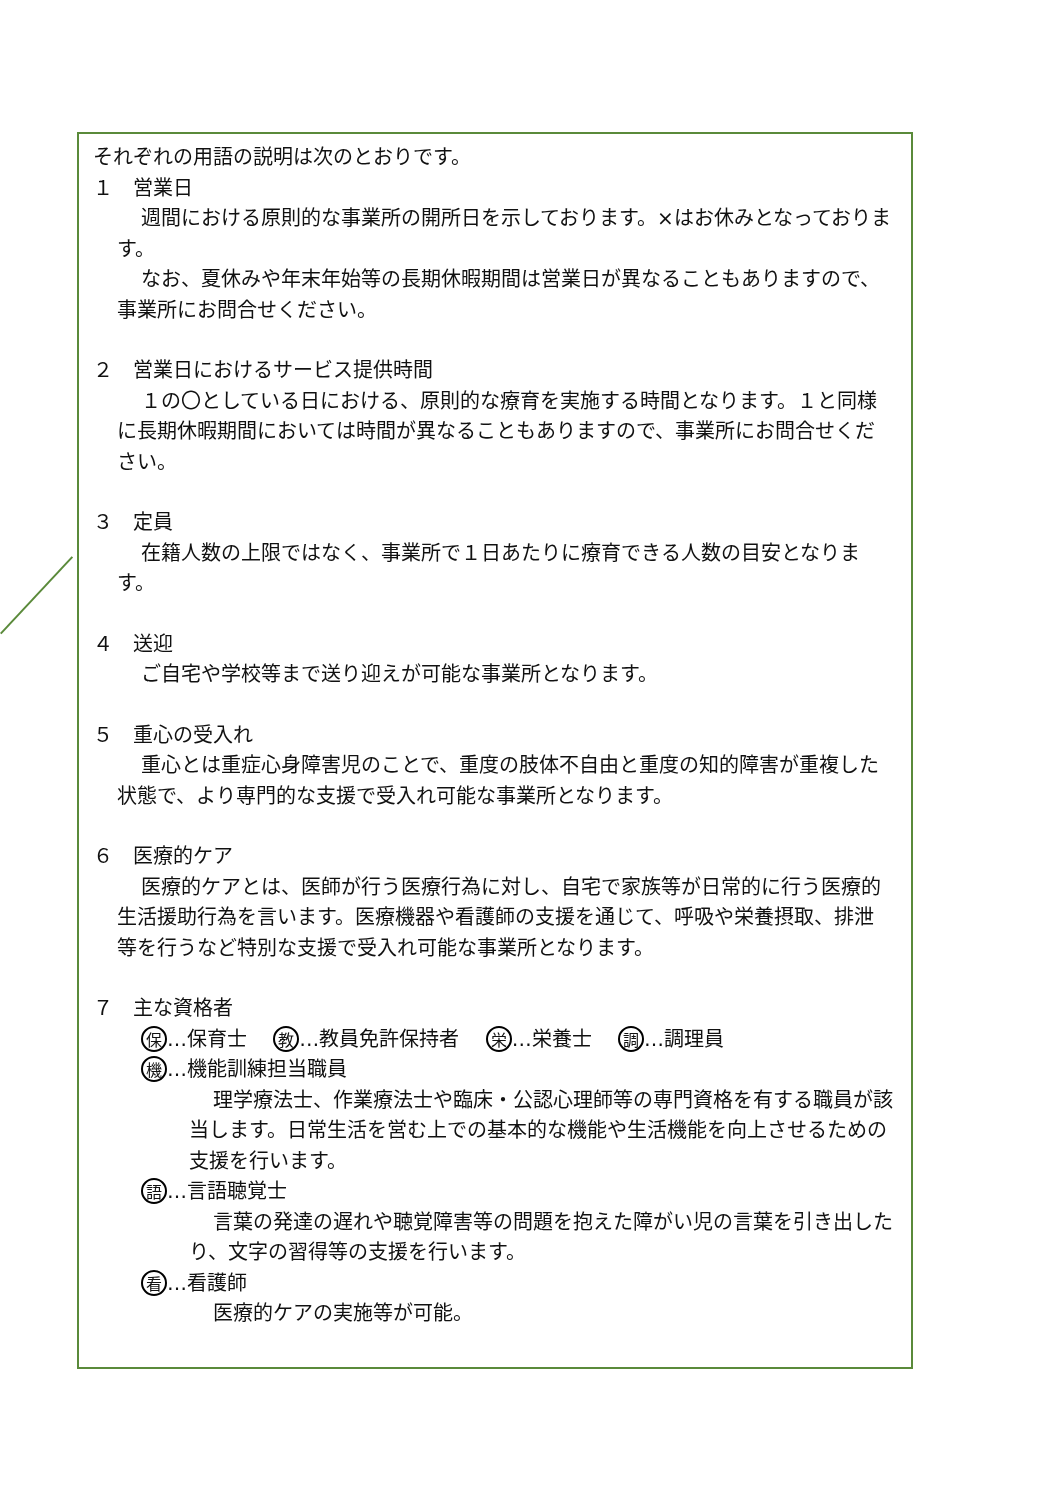それぞれの用語の説明は次のとおりです。
１　営業日
週間における原則的な事業所の開所日を示しております。×はお休みとなっております。
なお、夏休みや年末年始等の長期休暇期間は営業日が異なることもありますので、事業所にお問合せください。
２　営業日におけるサービス提供時間
１の〇としている日における、原則的な療育を実施する時間となります。１と同様に長期休暇期間においては時間が異なることもありますので、事業所にお問合せください。
３　定員
在籍人数の上限ではなく、事業所で１日あたりに療育できる人数の目安となります。
４　送迎
ご自宅や学校等まで送り迎えが可能な事業所となります。
５　重心の受入れ
重心とは重症心身障害児のことで、重度の肢体不自由と重度の知的障害が重複した状態で、より専門的な支援で受入れ可能な事業所となります。
６　医療的ケア
医療的ケアとは、医師が行う医療行為に対し、自宅で家族等が日常的に行う医療的生活援助行為を言います。医療機器や看護師の支援を通じて、呼吸や栄養摂取、排泄等を行うなど特別な支援で受入れ可能な事業所となります。
７　主な資格者
保 …保育士　 教 …教員免許保持者　 栄 …栄養士　 調 …調理員
機 …機能訓練担当職員
理学療法士、作業療法士や臨床・公認心理師等の専門資格を有する職員が該当します。日常生活を営む上での基本的な機能や生活機能を向上させるための支援を行います。
語 …言語聴覚士
言葉の発達の遅れや聴覚障害等の問題を抱えた障がい児の言葉を引き出したり、文字の習得等の支援を行います。
看 …看護師
医療的ケアの実施等が可能。